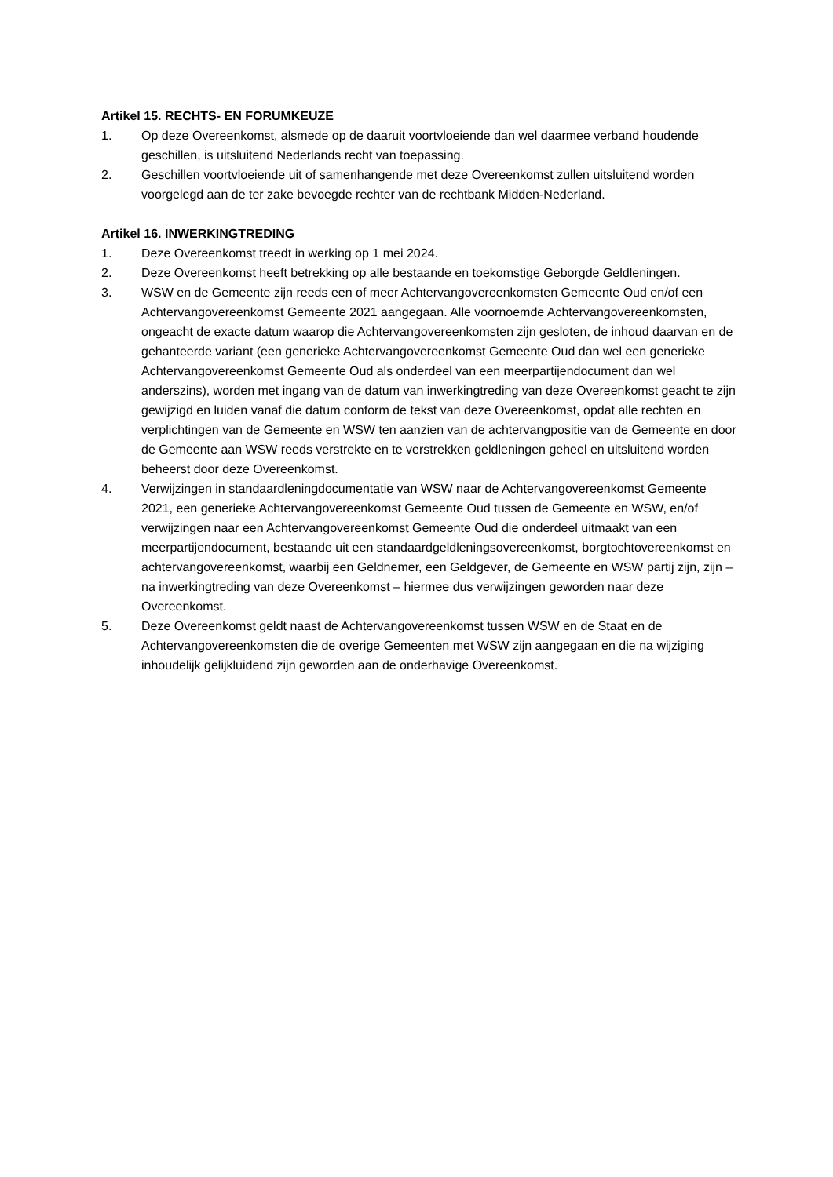Artikel 15. RECHTS- EN FORUMKEUZE
1. Op deze Overeenkomst, alsmede op de daaruit voortvloeiende dan wel daarmee verband houdende geschillen, is uitsluitend Nederlands recht van toepassing.
2. Geschillen voortvloeiende uit of samenhangende met deze Overeenkomst zullen uitsluitend worden voorgelegd aan de ter zake bevoegde rechter van de rechtbank Midden-Nederland.
Artikel 16. INWERKINGTREDING
1. Deze Overeenkomst treedt in werking op 1 mei 2024.
2. Deze Overeenkomst heeft betrekking op alle bestaande en toekomstige Geborgde Geldleningen.
3. WSW en de Gemeente zijn reeds een of meer Achtervangovereenkomsten Gemeente Oud en/of een Achtervangovereenkomst Gemeente 2021 aangegaan. Alle voornoemde Achtervangovereenkomsten, ongeacht de exacte datum waarop die Achtervangovereenkomsten zijn gesloten, de inhoud daarvan en de gehanteerde variant (een generieke Achtervangovereenkomst Gemeente Oud dan wel een generieke Achtervangovereenkomst Gemeente Oud als onderdeel van een meerpartijendocument dan wel anderszins), worden met ingang van de datum van inwerkingtreding van deze Overeenkomst geacht te zijn gewijzigd en luiden vanaf die datum conform de tekst van deze Overeenkomst, opdat alle rechten en verplichtingen van de Gemeente en WSW ten aanzien van de achtervangpositie van de Gemeente en door de Gemeente aan WSW reeds verstrekte en te verstrekken geldleningen geheel en uitsluitend worden beheerst door deze Overeenkomst.
4. Verwijzingen in standaardleningdocumentatie van WSW naar de Achtervangovereenkomst Gemeente 2021, een generieke Achtervangovereenkomst Gemeente Oud tussen de Gemeente en WSW, en/of verwijzingen naar een Achtervangovereenkomst Gemeente Oud die onderdeel uitmaakt van een meerpartijendocument, bestaande uit een standaardgeldleningsovereenkomst, borgtochtovereenkomst en achtervangovereenkomst, waarbij een Geldnemer, een Geldgever, de Gemeente en WSW partij zijn, zijn – na inwerkingtreding van deze Overeenkomst – hiermee dus verwijzingen geworden naar deze Overeenkomst.
5. Deze Overeenkomst geldt naast de Achtervangovereenkomst tussen WSW en de Staat en de Achtervangovereenkomsten die de overige Gemeenten met WSW zijn aangegaan en die na wijziging inhoudelijk gelijkluidend zijn geworden aan de onderhavige Overeenkomst.